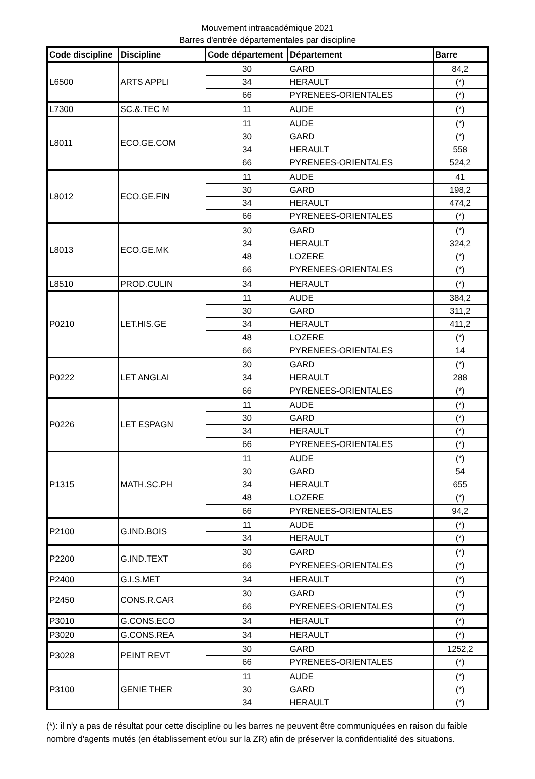Mouvement intraacadémique 2021
Barres d'entrée départementales par discipline
| Code discipline | Discipline | Code département | Département | Barre |
| --- | --- | --- | --- | --- |
| L6500 | ARTS APPLI | 30 | GARD | 84,2 |
| | | 34 | HERAULT | (*) |
| | | 66 | PYRENEES-ORIENTALES | (*) |
| L7300 | SC.&.TEC M | 11 | AUDE | (*) |
| L8011 | ECO.GE.COM | 11 | AUDE | (*) |
| | | 30 | GARD | (*) |
| | | 34 | HERAULT | 558 |
| | | 66 | PYRENEES-ORIENTALES | 524,2 |
| L8012 | ECO.GE.FIN | 11 | AUDE | 41 |
| | | 30 | GARD | 198,2 |
| | | 34 | HERAULT | 474,2 |
| | | 66 | PYRENEES-ORIENTALES | (*) |
| L8013 | ECO.GE.MK | 30 | GARD | (*) |
| | | 34 | HERAULT | 324,2 |
| | | 48 | LOZERE | (*) |
| | | 66 | PYRENEES-ORIENTALES | (*) |
| L8510 | PROD.CULIN | 34 | HERAULT | (*) |
| P0210 | LET.HIS.GE | 11 | AUDE | 384,2 |
| | | 30 | GARD | 311,2 |
| | | 34 | HERAULT | 411,2 |
| | | 48 | LOZERE | (*) |
| | | 66 | PYRENEES-ORIENTALES | 14 |
| P0222 | LET ANGLAI | 30 | GARD | (*) |
| | | 34 | HERAULT | 288 |
| | | 66 | PYRENEES-ORIENTALES | (*) |
| P0226 | LET ESPAGN | 11 | AUDE | (*) |
| | | 30 | GARD | (*) |
| | | 34 | HERAULT | (*) |
| | | 66 | PYRENEES-ORIENTALES | (*) |
| P1315 | MATH.SC.PH | 11 | AUDE | (*) |
| | | 30 | GARD | 54 |
| | | 34 | HERAULT | 655 |
| | | 48 | LOZERE | (*) |
| | | 66 | PYRENEES-ORIENTALES | 94,2 |
| P2100 | G.IND.BOIS | 11 | AUDE | (*) |
| | | 34 | HERAULT | (*) |
| P2200 | G.IND.TEXT | 30 | GARD | (*) |
| | | 66 | PYRENEES-ORIENTALES | (*) |
| P2400 | G.I.S.MET | 34 | HERAULT | (*) |
| P2450 | CONS.R.CAR | 30 | GARD | (*) |
| | | 66 | PYRENEES-ORIENTALES | (*) |
| P3010 | G.CONS.ECO | 34 | HERAULT | (*) |
| P3020 | G.CONS.REA | 34 | HERAULT | (*) |
| P3028 | PEINT REVT | 30 | GARD | 1252,2 |
| | | 66 | PYRENEES-ORIENTALES | (*) |
| P3100 | GENIE THER | 11 | AUDE | (*) |
| | | 30 | GARD | (*) |
| | | 34 | HERAULT | (*) |
(*): il n'y a pas de résultat pour cette discipline ou les barres ne peuvent être communiquées en raison du faible nombre d'agents mutés (en établissement et/ou sur la ZR) afin de préserver la confidentialité des situations.